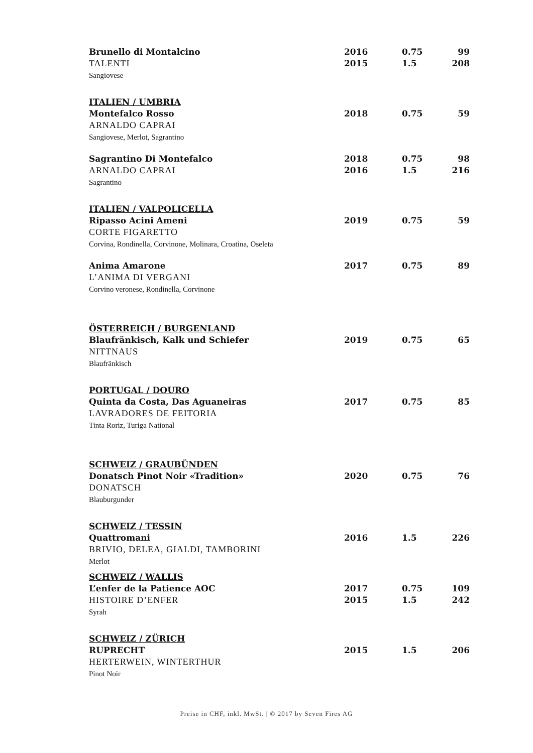| Brunello di Montalcino TALENTI Sangiovese | 2016 2015 | 0.75 1.5 | 99 208 |
| ITALIEN / UMBRIA Montefalco Rosso ARNALDO CAPRAI Sangiovese, Merlot, Sagrantino | 2018 | 0.75 | 59 |
| Sagrantino Di Montefalco ARNALDO CAPRAI Sagrantino | 2018 2016 | 0.75 1.5 | 98 216 |
| ITALIEN / VALPOLICELLA Ripasso Acini Ameni CORTE FIGARETTO Corvina, Rondinella, Corvinone, Molinara, Croatina, Oseleta | 2019 | 0.75 | 59 |
| Anima Amarone L’ANIMA DI VERGANI Corvino veronese, Rondinella, Corvinone | 2017 | 0.75 | 89 |
| ÖSTERREICH / BURGENLAND Blaufränkisch, Kalk und Schiefer NITTNAUS Blaufränkisch | 2019 | 0.75 | 65 |
| PORTUGAL / DOURO Quinta da Costa, Das Aguaneiras LAVRADORES DE FEITORIA Tinta Roriz, Turiga National | 2017 | 0.75 | 85 |
| SCHWEIZ / GRAUBÜNDEN Donatsch Pinot Noir «Tradition» DONATSCH Blauburgunder | 2020 | 0.75 | 76 |
| SCHWEIZ / TESSIN Quattromani BRIVIO, DELEA, GIALDI, TAMBORINI Merlot | 2016 | 1.5 | 226 |
| SCHWEIZ / WALLIS L’enfer de la Patience AOC HISTOIRE D’ENFER Syrah | 2017 2015 | 0.75 1.5 | 109 242 |
| SCHWEIZ / ZÜRICH RUPRECHT HERTERWEIN, WINTERTHUR Pinot Noir | 2015 | 1.5 | 206 |
Preise in CHF, inkl. MwSt. | © 2017 by Seven Fires AG